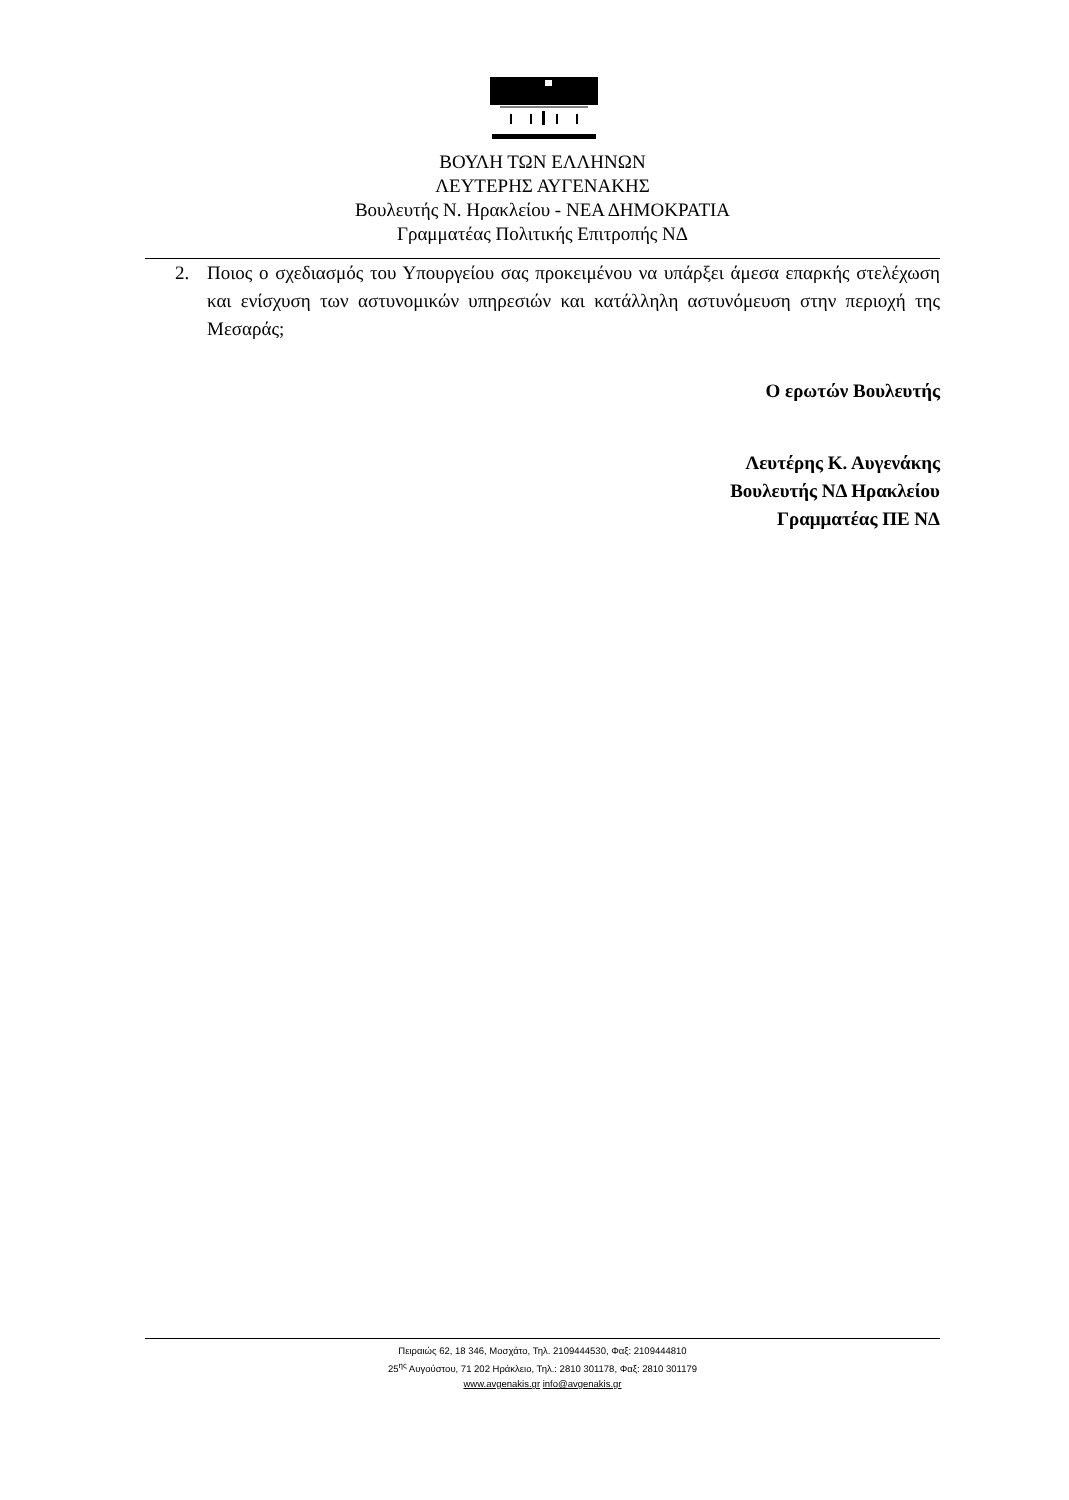ΒΟΥΛΗ ΤΩΝ ΕΛΛΗΝΩΝ
ΛΕΥΤΕΡΗΣ ΑΥΓΕΝΑΚΗΣ
Βουλευτής Ν. Ηρακλείου - ΝΕΑ ΔΗΜΟΚΡΑΤΙΑ
Γραμματέας Πολιτικής Επιτροπής ΝΔ
2. Ποιος ο σχεδιασμός του Υπουργείου σας προκειμένου να υπάρξει άμεσα επαρκής στελέχωση και ενίσχυση των αστυνομικών υπηρεσιών και κατάλληλη αστυνόμευση στην περιοχή της Μεσαράς;
Ο ερωτών Βουλευτής
Λευτέρης Κ. Αυγενάκης
Βουλευτής ΝΔ Ηρακλείου
Γραμματέας ΠΕ ΝΔ
Πειραιώς 62, 18 346, Μοσχάτο, Τηλ. 2109444530, Φαξ: 2109444810
25<sup>ης</sup> Αυγούστου, 71 202 Ηράκλειο, Τηλ.: 2810 301178, Φαξ: 2810 301179
www.avgenakis.gr info@avgenakis.gr